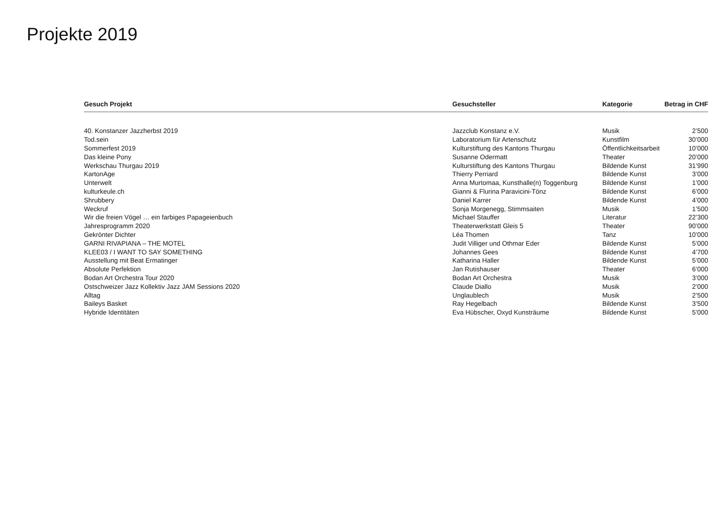Projekte 2019
| Gesuch Projekt | Gesuchsteller | Kategorie | Betrag in CHF |
| --- | --- | --- | --- |
| 40. Konstanzer Jazzherbst 2019 | Jazzclub Konstanz e.V. | Musik | 2’500 |
| Tod.sein | Laboratorium für Artenschutz | Kunstfilm | 30’000 |
| Sommerfest 2019 | Kulturstiftung des Kantons Thurgau | Öffentlichkeitsarbeit | 10’000 |
| Das kleine Pony | Susanne Odermatt | Theater | 20’000 |
| Werkschau Thurgau 2019 | Kulturstiftung des Kantons Thurgau | Bildende Kunst | 31’990 |
| KartonAge | Thierry Perriard | Bildende Kunst | 3’000 |
| Unterwelt | Anna Murtomaa, Kunsthalle(n) Toggenburg | Bildende Kunst | 1’000 |
| kulturkeule.ch | Gianni & Flurina Paravicini-Tönz | Bildende Kunst | 6’000 |
| Shrubbery | Daniel Karrer | Bildende Kunst | 4’000 |
| Weckruf | Sonja Morgenegg, Stimmsaiten | Musik | 1’500 |
| Wir die freien Vögel … ein farbiges Papageienbuch | Michael Stauffer | Literatur | 22’300 |
| Jahresprogramm 2020 | Theaterwerkstatt Gleis 5 | Theater | 90’000 |
| Gekrönter Dichter | Léa Thomen | Tanz | 10’000 |
| GARNI RIVAPIANA – THE MOTEL | Judit Villiger und Othmar Eder | Bildende Kunst | 5’000 |
| KLEE03 / I WANT TO SAY SOMETHING | Johannes Gees | Bildende Kunst | 4’700 |
| Ausstellung mit Beat Ermatinger | Katharina Haller | Bildende Kunst | 5’000 |
| Absolute Perfektion | Jan Rutishauser | Theater | 6’000 |
| Bodan Art Orchestra Tour 2020 | Bodan Art Orchestra | Musik | 3’000 |
| Ostschweizer Jazz Kollektiv Jazz JAM Sessions 2020 | Claude Diallo | Musik | 2’000 |
| Alltag | Unglaublech | Musik | 2’500 |
| Baileys Basket | Ray Hegelbach | Bildende Kunst | 3’500 |
| Hybride Identitäten | Eva Hübscher, Oxyd Kunsträume | Bildende Kunst | 5’000 |